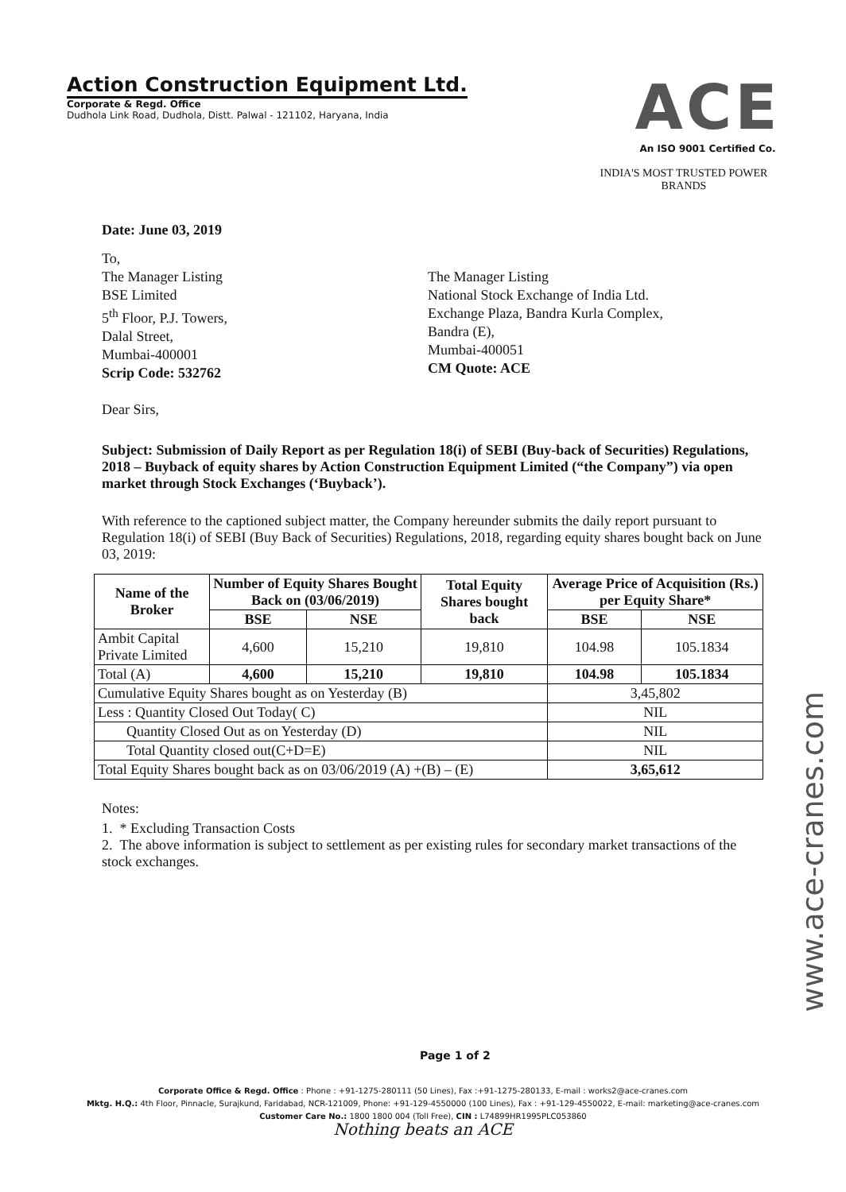Action Construction Equipment Ltd.
Corporate & Regd. Office
Dudhola Link Road, Dudhola, Distt. Palwal - 121102, Haryana, India
ACE
An ISO 9001 Certified Co.
INDIA'S MOST TRUSTED POWER BRANDS
Date: June 03, 2019
To,
The Manager Listing
BSE Limited
5<sup>th</sup> Floor, P.J. Towers,
Dalal Street,
Mumbai-400001
Scrip Code: 532762
The Manager Listing
National Stock Exchange of India Ltd.
Exchange Plaza, Bandra Kurla Complex,
Bandra (E),
Mumbai-400051
CM Quote: ACE
Dear Sirs,
Subject: Submission of Daily Report as per Regulation 18(i) of SEBI (Buy-back of Securities) Regulations, 2018 – Buyback of equity shares by Action Construction Equipment Limited (“the Company”) via open market through Stock Exchanges (‘Buyback’).
With reference to the captioned subject matter, the Company hereunder submits the daily report pursuant to Regulation 18(i) of SEBI (Buy Back of Securities) Regulations, 2018, regarding equity shares bought back on June 03, 2019:
| Name of the Broker | Number of Equity Shares Bought Back on (03/06/2019) | | Total Equity Shares bought back | Average Price of Acquisition (Rs.) per Equity Share* | |
| --- | --- | --- | --- | --- | --- |
| | BSE | NSE | | BSE | NSE |
| Ambit Capital Private Limited | 4,600 | 15,210 | 19,810 | 104.98 | 105.1834 |
| Total (A) | 4,600 | 15,210 | 19,810 | 104.98 | 105.1834 |
| Cumulative Equity Shares bought as on Yesterday (B) | | | | 3,45,802 | |
| Less : Quantity Closed Out Today( C) | | | | NIL | |
| Quantity Closed Out as on Yesterday (D) | | | | NIL | |
| Total Quantity closed out(C+D=E) | | | | NIL | |
| Total Equity Shares bought back as on 03/06/2019 (A) +(B) – (E) | | | | 3,65,612 | |
Notes:
1. * Excluding Transaction Costs
2. The above information is subject to settlement as per existing rules for secondary market transactions of the stock exchanges.
Page 1 of 2
Corporate Office & Regd. Office : Phone : +91-1275-280111 (50 Lines), Fax :+91-1275-280133, E-mail : works2@ace-cranes.com
Mktg. H.Q.: 4th Floor, Pinnacle, Surajkund, Faridabad, NCR-121009, Phone: +91-129-4550000 (100 Lines), Fax : +91-129-4550022, E-mail: marketing@ace-cranes.com
Customer Care No.: 1800 1800 004 (Toll Free), CIN : L74899HR1995PLC053860
Nothing beats an ACE
www.ace-cranes.com